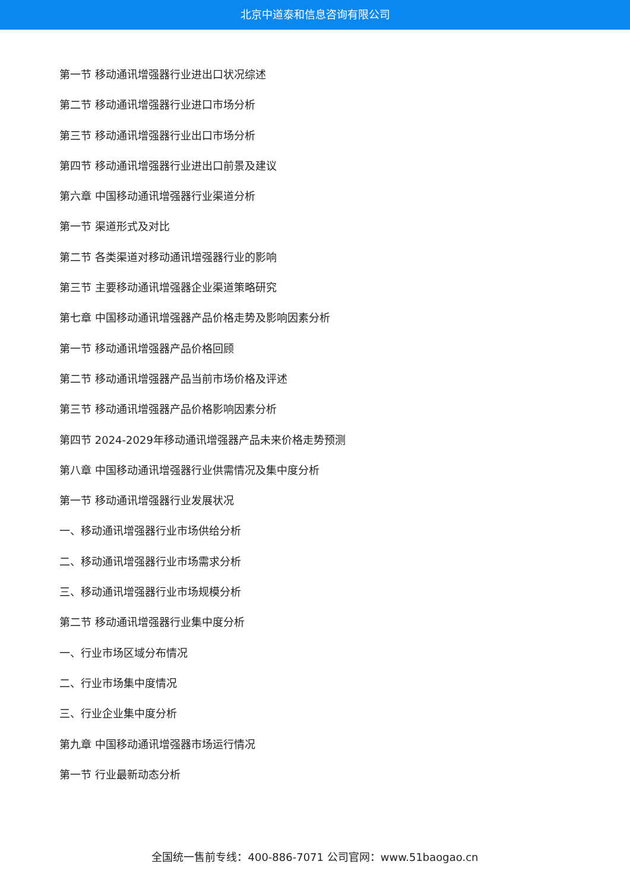北京中道泰和信息咨询有限公司
第一节 移动通讯增强器行业进出口状况综述
第二节 移动通讯增强器行业进口市场分析
第三节 移动通讯增强器行业出口市场分析
第四节 移动通讯增强器行业进出口前景及建议
第六章 中国移动通讯增强器行业渠道分析
第一节 渠道形式及对比
第二节 各类渠道对移动通讯增强器行业的影响
第三节 主要移动通讯增强器企业渠道策略研究
第七章 中国移动通讯增强器产品价格走势及影响因素分析
第一节 移动通讯增强器产品价格回顾
第二节 移动通讯增强器产品当前市场价格及评述
第三节 移动通讯增强器产品价格影响因素分析
第四节 2024-2029年移动通讯增强器产品未来价格走势预测
第八章 中国移动通讯增强器行业供需情况及集中度分析
第一节 移动通讯增强器行业发展状况
一、移动通讯增强器行业市场供给分析
二、移动通讯增强器行业市场需求分析
三、移动通讯增强器行业市场规模分析
第二节 移动通讯增强器行业集中度分析
一、行业市场区域分布情况
二、行业市场集中度情况
三、行业企业集中度分析
第九章 中国移动通讯增强器市场运行情况
第一节 行业最新动态分析
全国统一售前专线：400-886-7071 公司官网：www.51baogao.cn